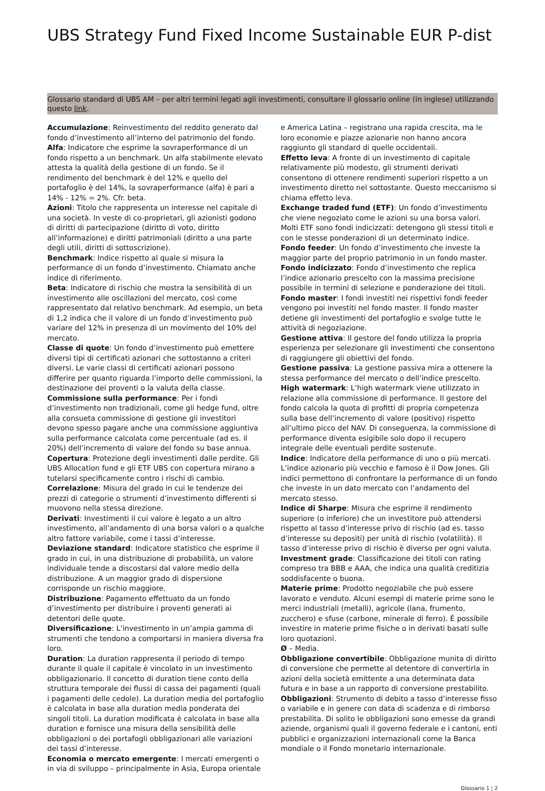UBS Strategy Fund Fixed Income Sustainable EUR P-dist
Glossario standard di UBS AM – per altri termini legati agli investimenti, consultare il glossario online (in inglese) utilizzando questo link.
Accumulazione: Reinvestimento del reddito generato dal fondo d’investimento all’interno del patrimonio del fondo.
Alfa: Indicatore che esprime la sovraperformance di un fondo rispetto a un benchmark. Un alfa stabilmente elevato attesta la qualità della gestione di un fondo. Se il rendimento del benchmark è del 12% e quello del portafoglio è del 14%, la sovraperformance (alfa) è pari a 14% - 12% = 2%. Cfr. beta.
Azioni: Titolo che rappresenta un interesse nel capitale di una società. In veste di co-proprietari, gli azionisti godono di diritti di partecipazione (diritto di voto, diritto all’informazione) e diritti patrimoniali (diritto a una parte degli utili, diritti di sottoscrizione).
Benchmark: Indice rispetto al quale si misura la performance di un fondo d’investimento. Chiamato anche indice di riferimento.
Beta: Indicatore di rischio che mostra la sensibilità di un investimento alle oscillazioni del mercato, così come rappresentato dal relativo benchmark. Ad esempio, un beta di 1,2 indica che il valore di un fondo d’investimento può variare del 12% in presenza di un movimento del 10% del mercato.
Classe di quote: Un fondo d’investimento può emettere diversi tipi di certificati azionari che sottostanno a criteri diversi. Le varie classi di certificati azionari possono differire per quanto riguarda l’importo delle commissioni, la destinazione dei proventi o la valuta della classe.
Commissione sulla performance: Per i fondi d’investimento non tradizionali, come gli hedge fund, oltre alla consueta commissione di gestione gli investitori devono spesso pagare anche una commissione aggiuntiva sulla performance calcolata come percentuale (ad es. il 20%) dell’incremento di valore del fondo su base annua.
Copertura: Protezione degli investimenti dalle perdite. Gli UBS Allocation fund e gli ETF UBS con copertura mirano a tutelarsi specificamente contro i rischi di cambio.
Correlazione: Misura del grado in cui le tendenze dei prezzi di categorie o strumenti d’investimento differenti si muovono nella stessa direzione.
Derivati: Investimenti il cui valore è legato a un altro investimento, all’andamento di una borsa valori o a qualche altro fattore variabile, come i tassi d’interesse.
Deviazione standard: Indicatore statistico che esprime il grado in cui, in una distribuzione di probabilità, un valore individuale tende a discostarsi dal valore medio della distribuzione. A un maggior grado di dispersione corrisponde un rischio maggiore.
Distribuzione: Pagamento effettuato da un fondo d’investimento per distribuire i proventi generati ai detentori delle quote.
Diversificazione: L’investimento in un’ampia gamma di strumenti che tendono a comportarsi in maniera diversa fra loro.
Duration: La duration rappresenta il periodo di tempo durante il quale il capitale è vincolato in un investimento obbligazionario. Il concetto di duration tiene conto della struttura temporale dei flussi di cassa dei pagamenti (quali i pagamenti delle cedole). La duration media del portafoglio è calcolata in base alla duration media ponderata dei singoli titoli. La duration modificata è calcolata in base alla duration e fornisce una misura della sensibilità delle obbligazioni o dei portafogli obbligazionari alle variazioni dei tassi d’interesse.
Economia o mercato emergente: I mercati emergenti o in via di sviluppo – principalmente in Asia, Europa orientale e America Latina – registrano una rapida crescita, ma le loro economie e piazze azionarie non hanno ancora raggiunto gli standard di quelle occidentali.
Effetto leva: A fronte di un investimento di capitale relativamente più modesto, gli strumenti derivati consentono di ottenere rendimenti superiori rispetto a un investimento diretto nel sottostante. Questo meccanismo si chiama effetto leva.
Exchange traded fund (ETF): Un fondo d’investimento che viene negoziato come le azioni su una borsa valori. Molti ETF sono fondi indicizzati: detengono gli stessi titoli e con le stesse ponderazioni di un determinato indice.
Fondo feeder: Un fondo d’investimento che investe la maggior parte del proprio patrimonio in un fondo master.
Fondo indicizzato: Fondo d’investimento che replica l’indice azionario prescelto con la massima precisione possibile in termini di selezione e ponderazione dei titoli.
Fondo master: I fondi investiti nei rispettivi fondi feeder vengono poi investiti nel fondo master. Il fondo master detiene gli investimenti del portafoglio e svolge tutte le attività di negoziazione.
Gestione attiva: Il gestore del fondo utilizza la propria esperienza per selezionare gli investimenti che consentono di raggiungere gli obiettivi del fondo.
Gestione passiva: La gestione passiva mira a ottenere la stessa performance del mercato o dell’indice prescelto.
High watermark: L’high watermark viene utilizzato in relazione alla commissione di performance. Il gestore del fondo calcola la quota di profitti di propria competenza sulla base dell’incremento di valore (positivo) rispetto all’ultimo picco del NAV. Di conseguenza, la commissione di performance diventa esigibile solo dopo il recupero integrale delle eventuali perdite sostenute.
Indice: Indicatore della performance di uno o più mercati. L’indice azionario più vecchio e famoso è il Dow Jones. Gli indici permettono di confrontare la performance di un fondo che investe in un dato mercato con l’andamento del mercato stesso.
Indice di Sharpe: Misura che esprime il rendimento superiore (o inferiore) che un investitore può attendersi rispetto al tasso d’interesse privo di rischio (ad es. tasso d’interesse su depositi) per unità di rischio (volatilità). Il tasso d’interesse privo di rischio è diverso per ogni valuta.
Investment grade: Classificazione dei titoli con rating compreso tra BBB e AAA, che indica una qualità creditizia soddisfacente o buona.
Materie prime: Prodotto negoziabile che può essere lavorato e venduto. Alcuni esempi di materie prime sono le merci industriali (metalli), agricole (lana, frumento, zucchero) e sfuse (carbone, minerale di ferro). È possibile investire in materie prime fisiche o in derivati basati sulle loro quotazioni.
Ø – Media.
Obbligazione convertibile: Obbligazione munita di diritto di conversione che permette al detentore di convertirla in azioni della società emittente a una determinata data futura e in base a un rapporto di conversione prestabilito.
Obbligazioni: Strumento di debito a tasso d’interesse fisso o variabile e in genere con data di scadenza e di rimborso prestabilita. Di solito le obbligazioni sono emesse da grandi aziende, organismi quali il governo federale e i cantoni, enti pubblici e organizzazioni internazionali come la Banca mondiale o il Fondo monetario internazionale.
Glossario 1 ¦ 2